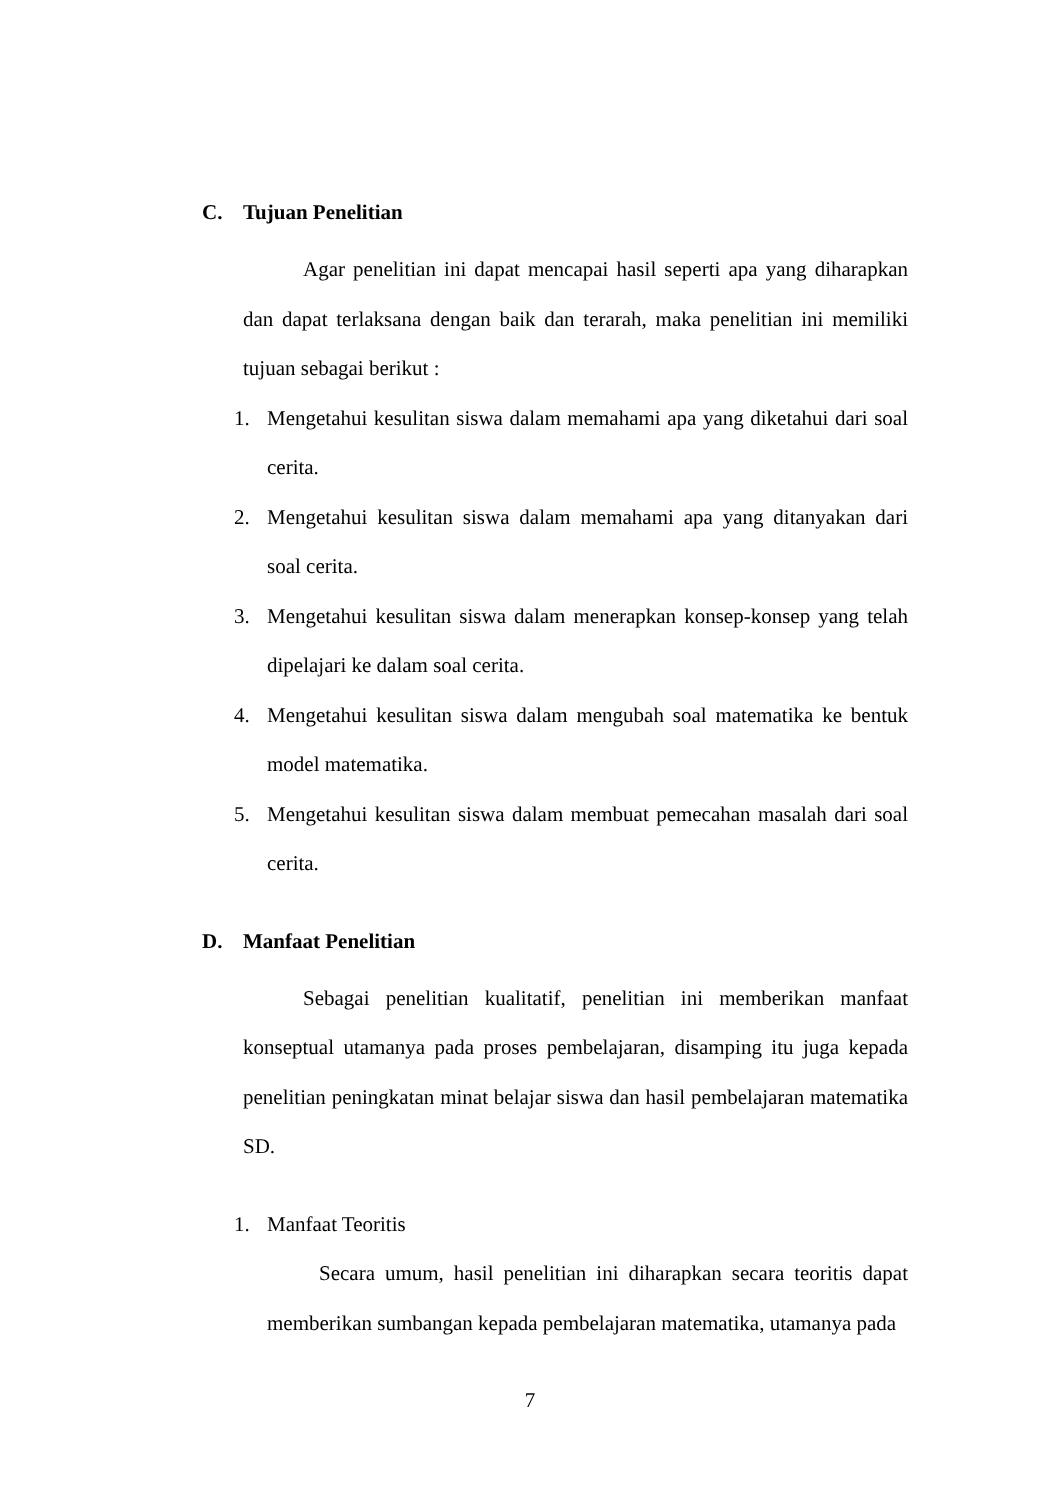C. Tujuan Penelitian
Agar penelitian ini dapat mencapai hasil seperti apa yang diharapkan dan dapat terlaksana dengan baik dan terarah, maka penelitian ini memiliki tujuan sebagai berikut :
1. Mengetahui kesulitan siswa dalam memahami apa yang diketahui dari soal cerita.
2. Mengetahui kesulitan siswa dalam memahami apa yang ditanyakan dari soal cerita.
3. Mengetahui kesulitan siswa dalam menerapkan konsep-konsep yang telah dipelajari ke dalam soal cerita.
4. Mengetahui kesulitan siswa dalam mengubah soal matematika ke bentuk model matematika.
5. Mengetahui kesulitan siswa dalam membuat pemecahan masalah dari soal cerita.
D. Manfaat Penelitian
Sebagai penelitian kualitatif, penelitian ini memberikan manfaat konseptual utamanya pada proses pembelajaran, disamping itu juga kepada penelitian peningkatan minat belajar siswa dan hasil pembelajaran matematika SD.
1. Manfaat Teoritis
Secara umum, hasil penelitian ini diharapkan secara teoritis dapat memberikan sumbangan kepada pembelajaran matematika, utamanya pada
7